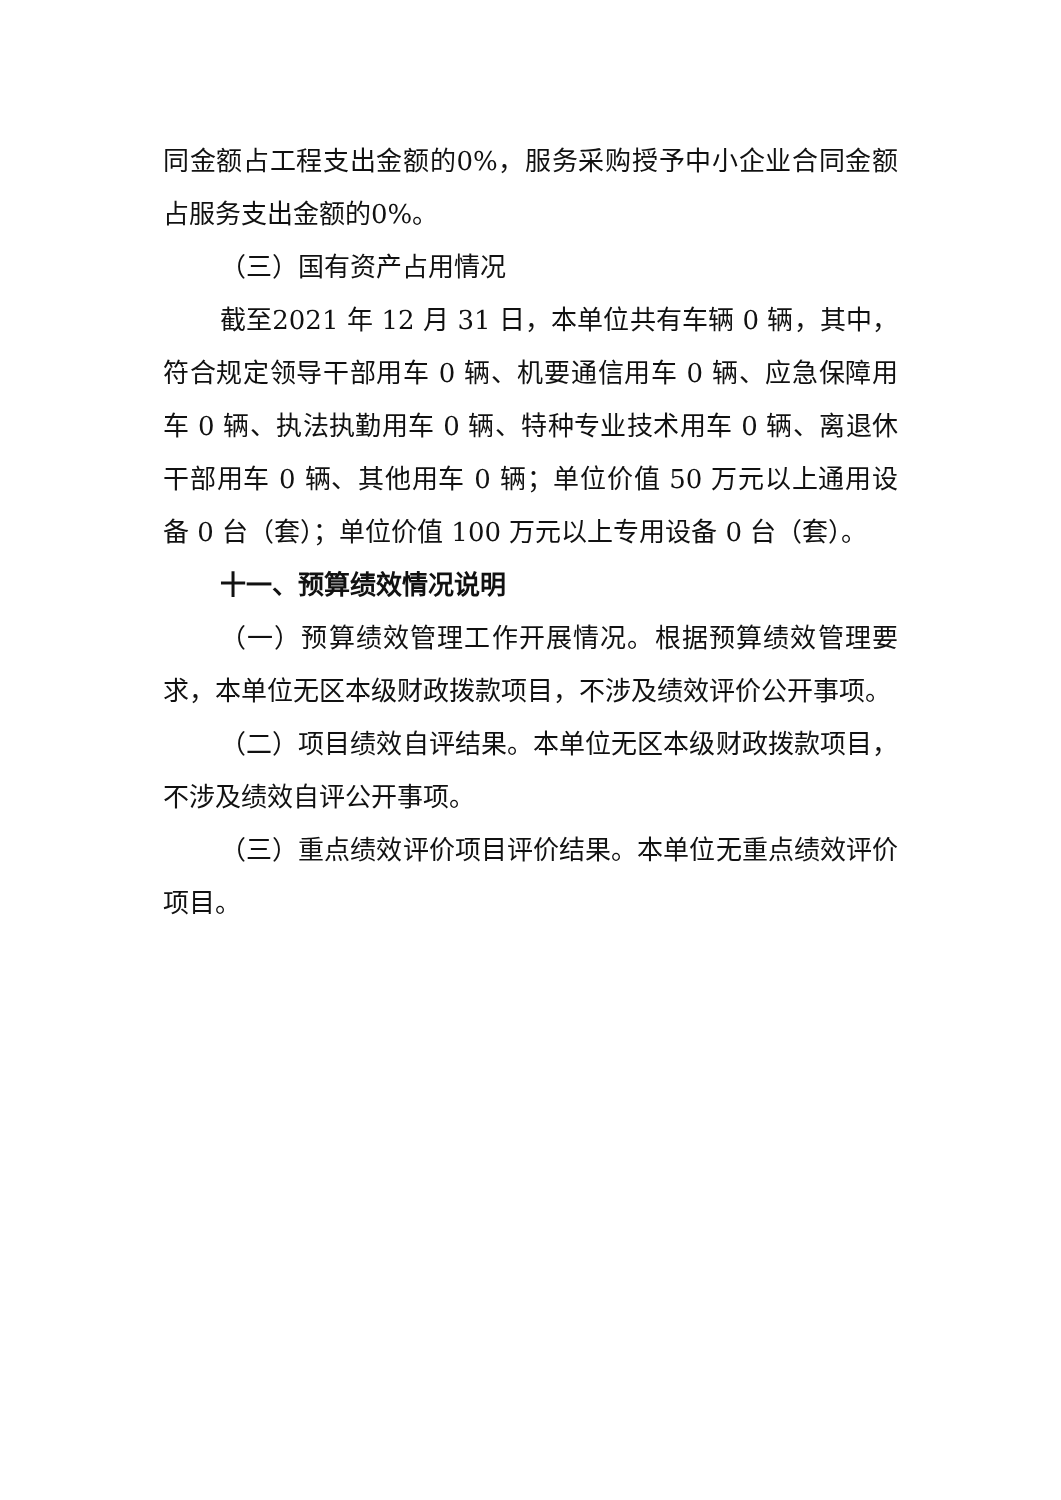同金额占工程支出金额的0%，服务采购授予中小企业合同金额占服务支出金额的0%。
（三）国有资产占用情况
截至2021 年 12 月 31 日，本单位共有车辆 0 辆，其中，符合规定领导干部用车 0 辆、机要通信用车 0 辆、应急保障用车 0 辆、执法执勤用车 0 辆、特种专业技术用车 0 辆、离退休干部用车 0 辆、其他用车 0 辆；单位价值 50 万元以上通用设备 0 台（套）；单位价值 100 万元以上专用设备 0 台（套）。
十一、预算绩效情况说明
（一）预算绩效管理工作开展情况。根据预算绩效管理要求，本单位无区本级财政拨款项目，不涉及绩效评价公开事项。
（二）项目绩效自评结果。本单位无区本级财政拨款项目，不涉及绩效自评公开事项。
（三）重点绩效评价项目评价结果。本单位无重点绩效评价项目。